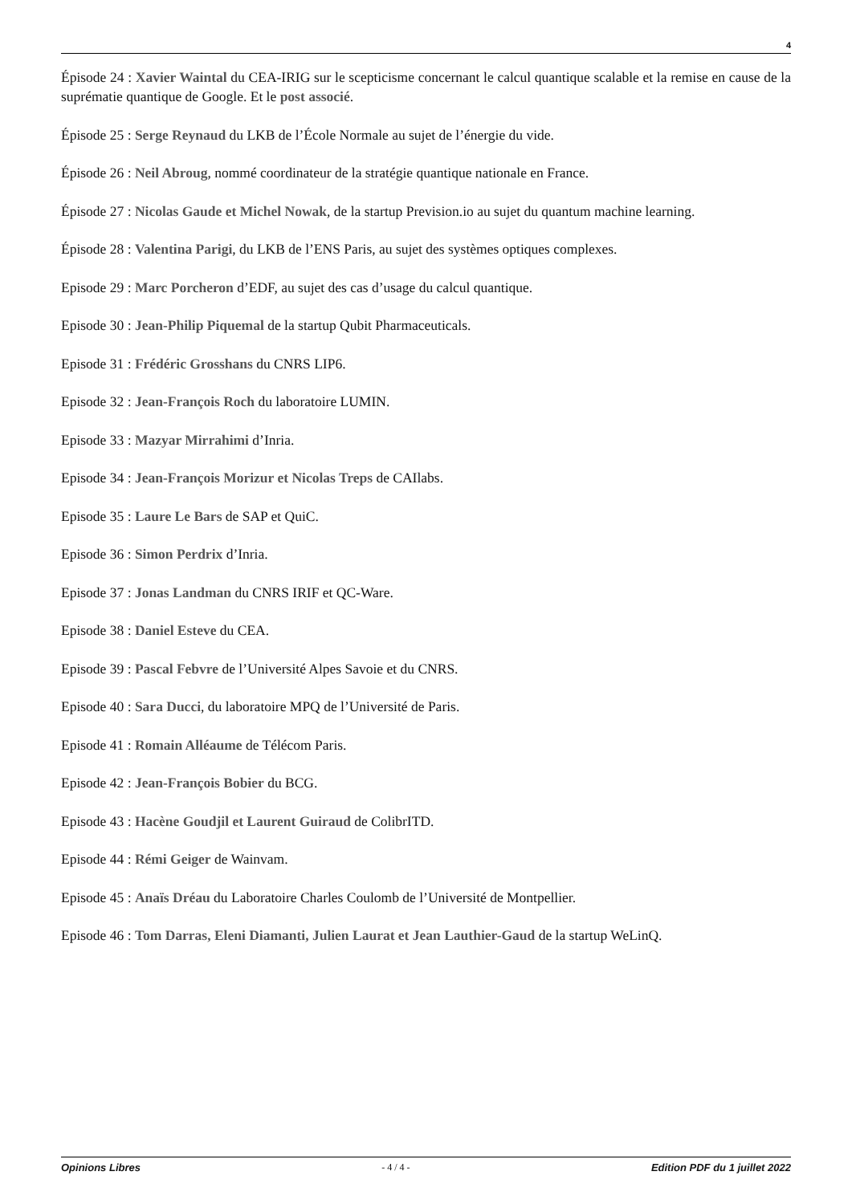4
Épisode 24 : Xavier Waintal du CEA-IRIG sur le scepticisme concernant le calcul quantique scalable et la remise en cause de la suprématie quantique de Google. Et le post associé.
Épisode 25 : Serge Reynaud du LKB de l’École Normale au sujet de l’énergie du vide.
Épisode 26 : Neil Abroug, nommé coordinateur de la stratégie quantique nationale en France.
Épisode 27 : Nicolas Gaude et Michel Nowak, de la startup Prevision.io au sujet du quantum machine learning.
Épisode 28 : Valentina Parigi, du LKB de l’ENS Paris, au sujet des systèmes optiques complexes.
Episode 29 : Marc Porcheron d’EDF, au sujet des cas d’usage du calcul quantique.
Episode 30 : Jean-Philip Piquemal de la startup Qubit Pharmaceuticals.
Episode 31 : Frédéric Grosshans du CNRS LIP6.
Episode 32 : Jean-François Roch du laboratoire LUMIN.
Episode 33 : Mazyar Mirrahimi d’Inria.
Episode 34 : Jean-François Morizur et Nicolas Treps de CAIlabs.
Episode 35 : Laure Le Bars de SAP et QuiC.
Episode 36 : Simon Perdrix d’Inria.
Episode 37 : Jonas Landman du CNRS IRIF et QC-Ware.
Episode 38 : Daniel Esteve du CEA.
Episode 39 : Pascal Febvre de l’Université Alpes Savoie et du CNRS.
Episode 40 : Sara Ducci, du laboratoire MPQ de l’Université de Paris.
Episode 41 : Romain Alléaume de Télécom Paris.
Episode 42 : Jean-François Bobier du BCG.
Episode 43 : Hacène Goudjil et Laurent Guiraud de ColibrITD.
Episode 44 : Rémi Geiger de Wainvam.
Episode 45 : Anaïs Dréau du Laboratoire Charles Coulomb de l’Université de Montpellier.
Episode 46 : Tom Darras, Eleni Diamanti, Julien Laurat et Jean Lauthier-Gaud de la startup WeLinQ.
Opinions Libres - 4 / 4 - Edition PDF du 1 juillet 2022